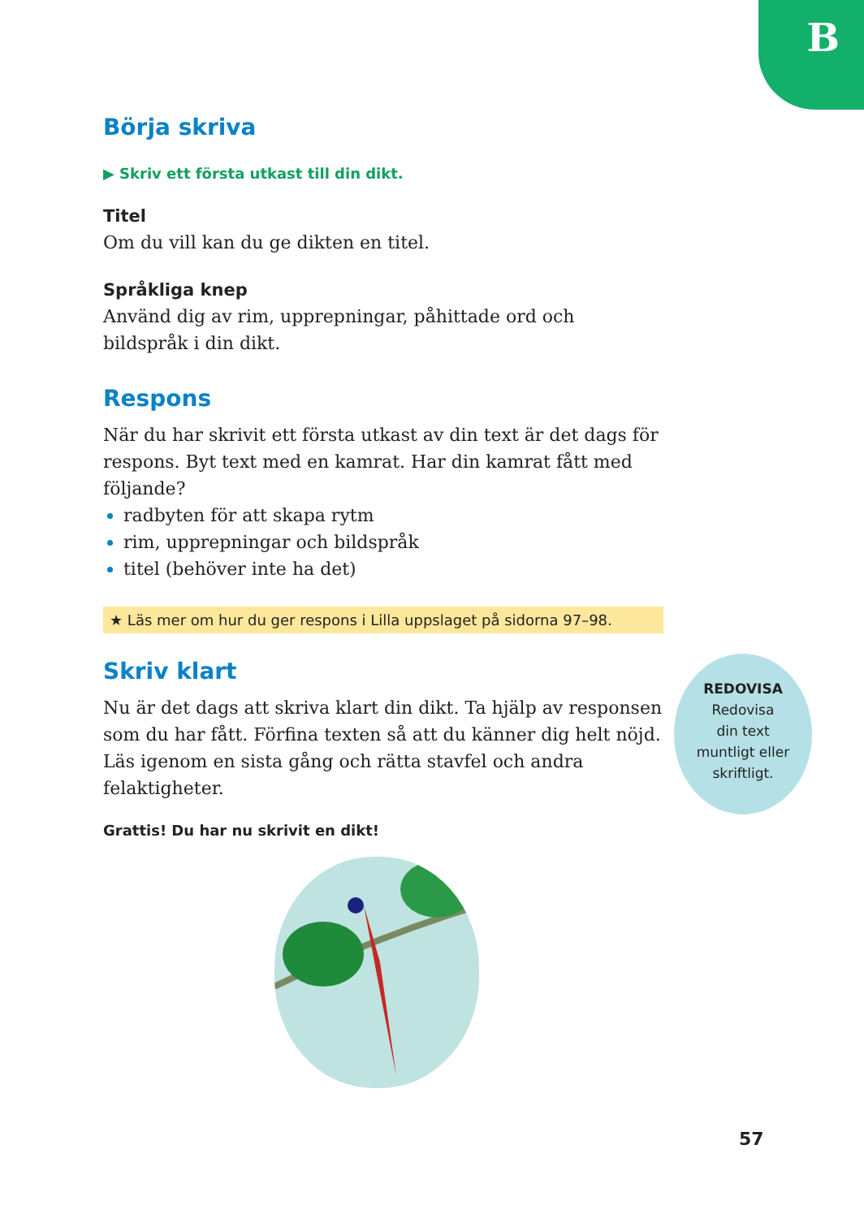B
Börja skriva
▶ Skriv ett första utkast till din dikt.
Titel
Om du vill kan du ge dikten en titel.
Språkliga knep
Använd dig av rim, upprepningar, påhittade ord och bildspråk i din dikt.
Respons
När du har skrivit ett första utkast av din text är det dags för respons. Byt text med en kamrat. Har din kamrat fått med följande?
radbyten för att skapa rytm
rim, upprepningar och bildspråk
titel (behöver inte ha det)
★ Läs mer om hur du ger respons i Lilla uppslaget på sidorna 97–98.
Skriv klart
Nu är det dags att skriva klart din dikt. Ta hjälp av responsen som du har fått. Förfina texten så att du känner dig helt nöjd. Läs igenom en sista gång och rätta stavfel och andra felaktigheter.
Grattis! Du har nu skrivit en dikt!
REDOVISA
Redovisa
din text
muntligt eller
skriftligt.
57